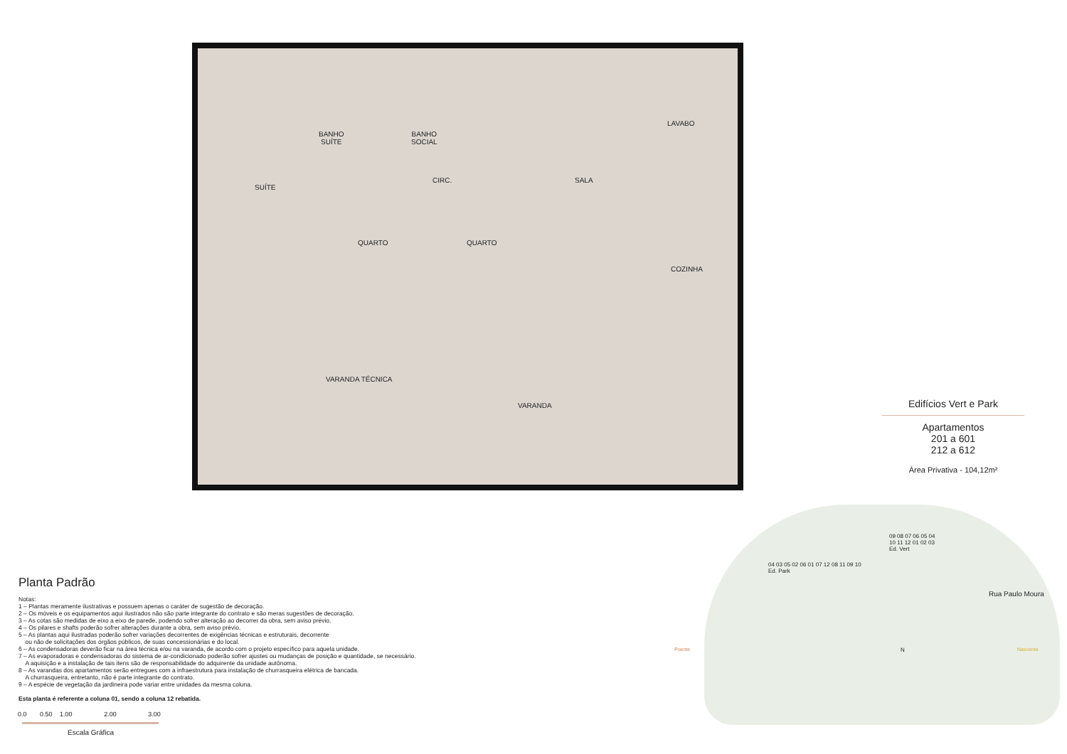SUÍTE
BANHO
SUÍTE
BANHO
SOCIAL
CIRC. SALA
LAVABO
COZINHA
QUARTO QUARTO
VARANDA TÉCNICA
VARANDA
Edifícios Vert e Park
Apartamentos
201 a 601
212 a 612
Área Privativa - 104,12m²
09 08 07 06 05 04
10 11 12 01 02 03
Ed. Vert
04 03 05 02 06 01 07 12 08 11 09 10
Ed. Park
Rua Paulo Moura
Poente N Nascente
Planta Padrão
Notas:
1 – Plantas meramente ilustrativas e possuem apenas o caráter de sugestão de decoração.
2 – Os móveis e os equipamentos aqui ilustrados não são parte integrante do contrato e são meras sugestões de decoração.
3 – As cotas são medidas de eixo a eixo de parede, podendo sofrer alteração ao decorrer da obra, sem aviso prévio.
4 – Os pilares e shafts poderão sofrer alterações durante a obra, sem aviso prévio.
5 – As plantas aqui ilustradas poderão sofrer variações decorrentes de exigências técnicas e estruturais, decorrente
ou não de solicitações dos órgãos públicos, de suas concessionárias e do local.
6 – As condensadoras deverão ficar na área técnica e/ou na varanda, de acordo com o projeto específico para aquela unidade.
7 – As evaporadoras e condensadoras do sistema de ar-condicionado poderão sofrer ajustes ou mudanças de posição e quantidade, se necessário.
A aquisição e a instalação de tais itens são de responsabilidade do adquirente da unidade autônoma.
8 – As varandas dos apartamentos serão entregues com a infraestrutura para instalação de churrasqueira elétrica de bancada.
A churrasqueira, entretanto, não é parte integrante do contrato.
9 – A espécie de vegetação da jardineira pode variar entre unidades da mesma coluna.
Esta planta é referente a coluna 01, sendo a coluna 12 rebatida.
0.0 0.50 1.00 2.00 3.00
Escala Gráfica